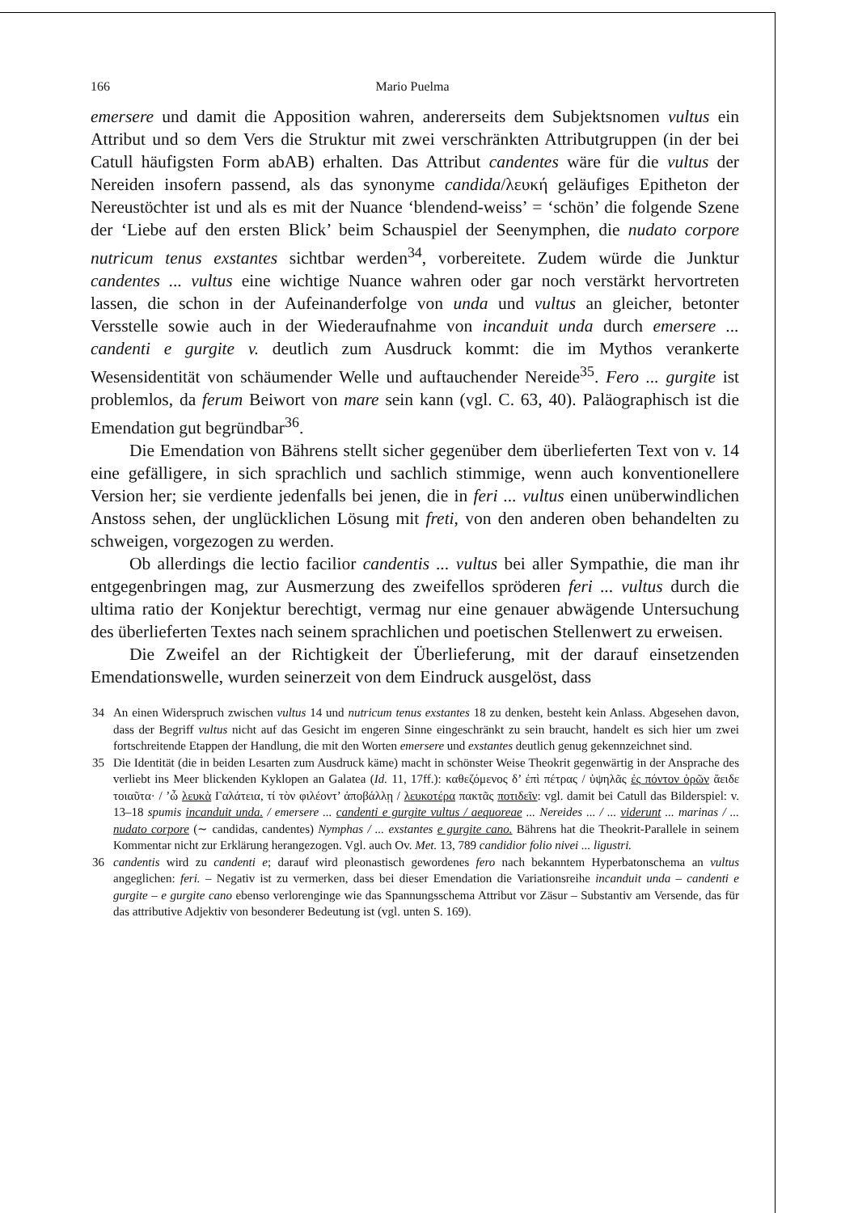166 Mario Puelma
emersere und damit die Apposition wahren, andererseits dem Subjektsnomen vultus ein Attribut und so dem Vers die Struktur mit zwei verschränkten Attributgruppen (in der bei Catull häufigsten Form abAB) erhalten. Das Attribut candentes wäre für die vultus der Nereiden insofern passend, als das synonyme candida/λευκή geläufiges Epitheton der Nereustöchter ist und als es mit der Nuance ‘blendend-weiss’ = ‘schön’ die folgende Szene der ‘Liebe auf den ersten Blick’ beim Schauspiel der Seenymphen, die nudato corpore nutricum tenus exstantes sichtbar werden<sup>34</sup>, vorbereitete. Zudem würde die Junktur candentes ... vultus eine wichtige Nuance wahren oder gar noch verstärkt hervortreten lassen, die schon in der Aufeinanderfolge von unda und vultus an gleicher, betonter Versstelle sowie auch in der Wiederaufnahme von incanduit unda durch emersere ... candenti e gurgite v. deutlich zum Ausdruck kommt: die im Mythos verankerte Wesensidentität von schäumender Welle und auftauchender Nereide<sup>35</sup>. Fero ... gurgite ist problemlos, da ferum Beiwort von mare sein kann (vgl. C. 63, 40). Paläographisch ist die Emendation gut begründbar<sup>36</sup>.
Die Emendation von Bährens stellt sicher gegenüber dem überlieferten Text von v. 14 eine gefälligere, in sich sprachlich und sachlich stimmige, wenn auch konventionellere Version her; sie verdiente jedenfalls bei jenen, die in feri ... vultus einen unüberwindlichen Anstoss sehen, der unglücklichen Lösung mit freti, von den anderen oben behandelten zu schweigen, vorgezogen zu werden.
Ob allerdings die lectio facilior candentis ... vultus bei aller Sympathie, die man ihr entgegenbringen mag, zur Ausmerzung des zweifellos spröderen feri ... vultus durch die ultima ratio der Konjektur berechtigt, vermag nur eine genauer abwägende Untersuchung des überlieferten Textes nach seinem sprachlichen und poetischen Stellenwert zu erweisen.
Die Zweifel an der Richtigkeit der Überlieferung, mit der darauf einsetzenden Emendationswelle, wurden seinerzeit von dem Eindruck ausgelöst, dass
34 An einen Widerspruch zwischen vultus 14 und nutricum tenus exstantes 18 zu denken, besteht kein Anlass. Abgesehen davon, dass der Begriff vultus nicht auf das Gesicht im engeren Sinne eingeschränkt zu sein braucht, handelt es sich hier um zwei fortschreitende Etappen der Handlung, die mit den Worten emersere und exstantes deutlich genug gekennzeichnet sind.
35 Die Identität (die in beiden Lesarten zum Ausdruck käme) macht in schönster Weise Theokrit gegenwärtig in der Ansprache des verliebt ins Meer blickenden Kyklopen an Galatea (Id. 11, 17ff.): καθεζόμενος δ’ ἐπὶ πέτρας / ὑψηλᾶς ἐς πόντον ὁρῶν ἄειδε τοιαῦτα· / ’ὦ λευκὰ Γαλάτεια, τί τὸν φιλέοντ’ ἀποβάλλῃ / λευκοτέρα πακτᾶς ποτιδεῖν: vgl. damit bei Catull das Bilderspiel: v. 13–18 spumis incanduit unda. / emersere ... candenti e gurgite vultus / aequoreae ... Nereides ... / ... viderunt ... marinas / ... nudato corpore (∼ candidas, candentes) Nymphas / ... exstantes e gurgite cano. Bährens hat die Theokrit-Parallele in seinem Kommentar nicht zur Erklärung herangezogen. Vgl. auch Ov. Met. 13, 789 candidior folio nivei ... ligustri.
36 candentis wird zu candenti e; darauf wird pleonastisch gewordenes fero nach bekanntem Hyperbatonschema an vultus angeglichen: feri. – Negativ ist zu vermerken, dass bei dieser Emendation die Variationsreihe incanduit unda – candenti e gurgite – e gurgite cano ebenso verlorenginge wie das Spannungsschema Attribut vor Zäsur – Substantiv am Versende, das für das attributive Adjektiv von besonderer Bedeutung ist (vgl. unten S. 169).